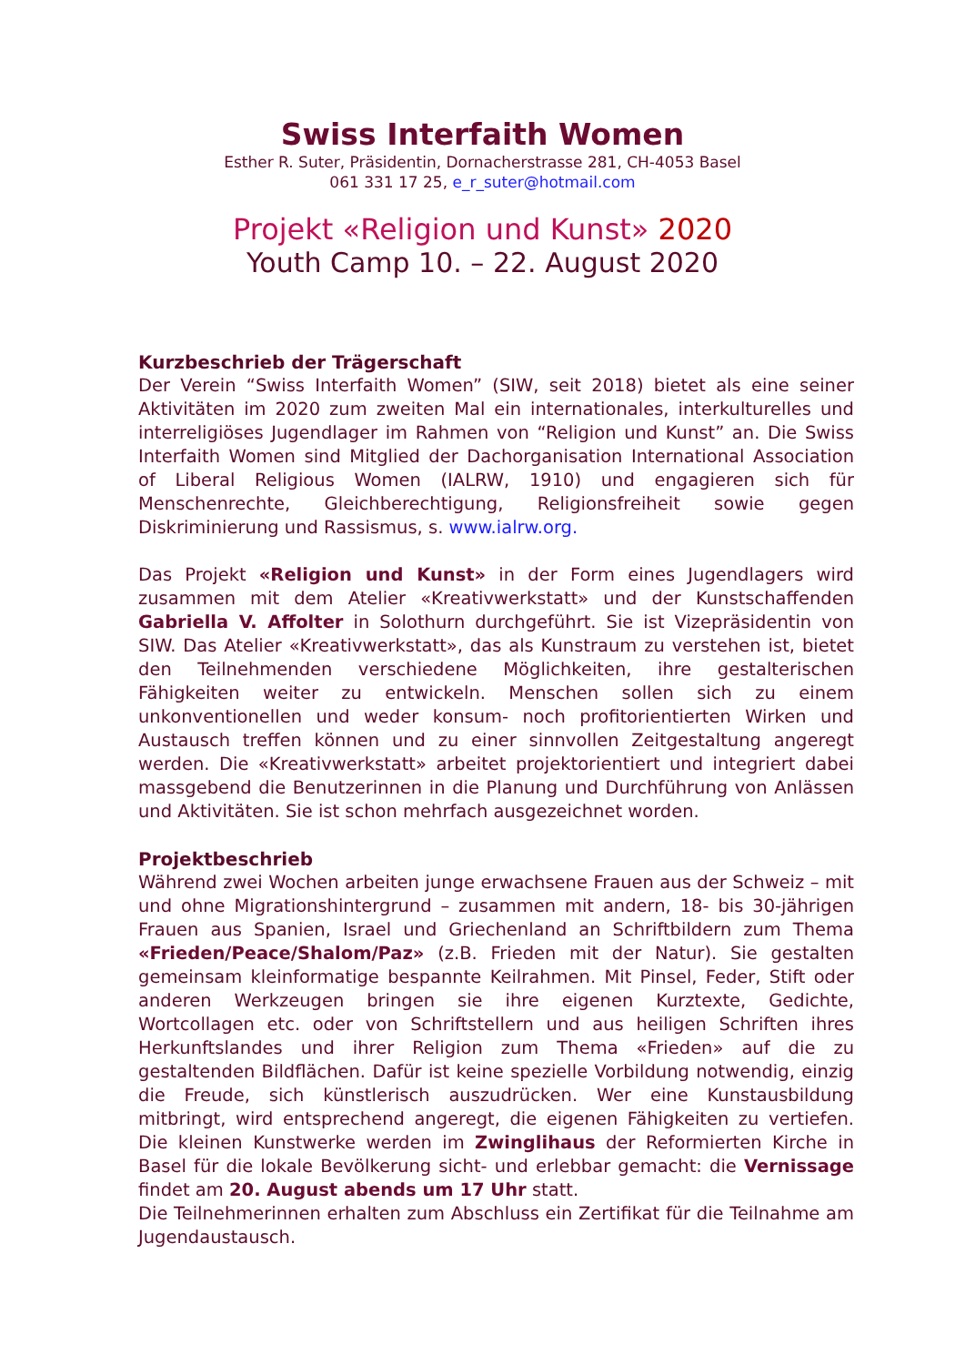Swiss Interfaith Women
Esther R. Suter, Präsidentin, Dornacherstrasse 281, CH-4053 Basel
061 331 17 25, e_r_suter@hotmail.com
Projekt «Religion und Kunst» 2020
Youth Camp 10. – 22. August 2020
Kurzbeschrieb der Trägerschaft
Der Verein “Swiss Interfaith Women” (SIW, seit 2018) bietet als eine seiner Aktivitäten im 2020 zum zweiten Mal ein internationales, interkulturelles und interreligiöses Jugendlager im Rahmen von “Religion und Kunst” an. Die Swiss Interfaith Women sind Mitglied der Dachorganisation International Association of Liberal Religious Women (IALRW, 1910) und engagieren sich für Menschenrechte, Gleichberechtigung, Religionsfreiheit sowie gegen Diskriminierung und Rassismus, s. www.ialrw.org.
Das Projekt «Religion und Kunst» in der Form eines Jugendlagers wird zusammen mit dem Atelier «Kreativwerkstatt» und der Kunstschaffenden Gabriella V. Affolter in Solothurn durchgeführt. Sie ist Vizepräsidentin von SIW. Das Atelier «Kreativwerkstatt», das als Kunstraum zu verstehen ist, bietet den Teilnehmenden verschiedene Möglichkeiten, ihre gestalterischen Fähigkeiten weiter zu entwickeln. Menschen sollen sich zu einem unkonventionellen und weder konsum- noch profitorientierten Wirken und Austausch treffen können und zu einer sinnvollen Zeitgestaltung angeregt werden. Die «Kreativwerkstatt» arbeitet projektorientiert und integriert dabei massgebend die Benutzerinnen in die Planung und Durchführung von Anlässen und Aktivitäten. Sie ist schon mehrfach ausgezeichnet worden.
Projektbeschrieb
Während zwei Wochen arbeiten junge erwachsene Frauen aus der Schweiz – mit und ohne Migrationshintergrund – zusammen mit andern, 18- bis 30-jährigen Frauen aus Spanien, Israel und Griechenland an Schriftbildern zum Thema «Frieden/Peace/Shalom/Paz» (z.B. Frieden mit der Natur). Sie gestalten gemeinsam kleinformatige bespannte Keilrahmen. Mit Pinsel, Feder, Stift oder anderen Werkzeugen bringen sie ihre eigenen Kurztexte, Gedichte, Wortcollagen etc. oder von Schriftstellern und aus heiligen Schriften ihres Herkunftslandes und ihrer Religion zum Thema «Frieden» auf die zu gestaltenden Bildflächen. Dafür ist keine spezielle Vorbildung notwendig, einzig die Freude, sich künstlerisch auszudrücken. Wer eine Kunstausbildung mitbringt, wird entsprechend angeregt, die eigenen Fähigkeiten zu vertiefen. Die kleinen Kunstwerke werden im Zwinglihaus der Reformierten Kirche in Basel für die lokale Bevölkerung sicht- und erlebbar gemacht: die Vernissage findet am 20. August abends um 17 Uhr statt.
Die Teilnehmerinnen erhalten zum Abschluss ein Zertifikat für die Teilnahme am Jugendaustausch.